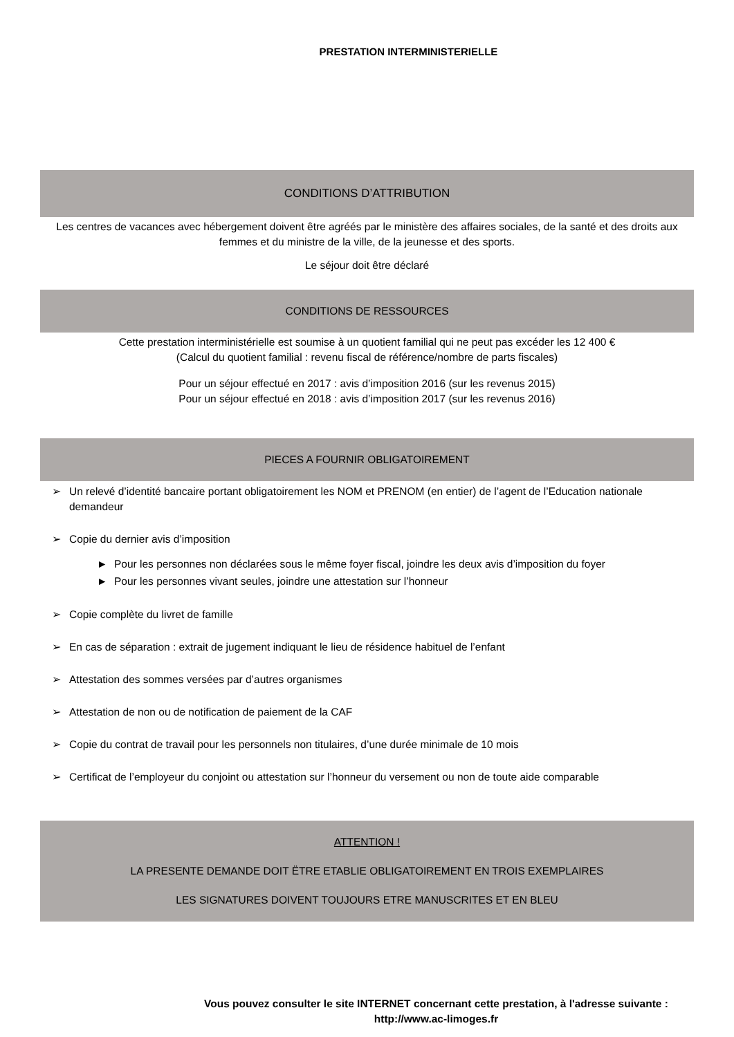PRESTATION INTERMINISTERIELLE
CONDITIONS D’ATTRIBUTION
Les centres de vacances avec hébergement doivent être agréés par le ministère des affaires sociales, de la santé et des droits aux femmes et du ministre de la ville, de la jeunesse et des sports.
Le séjour doit être déclaré
CONDITIONS DE RESSOURCES
Cette prestation interministérielle est soumise à un quotient familial qui ne peut pas excéder les 12 400 €
(Calcul du quotient familial : revenu fiscal de référence/nombre de parts fiscales)
Pour un séjour effectué en 2017 : avis d’imposition 2016 (sur les revenus 2015)
Pour un séjour effectué en 2018 : avis d’imposition 2017 (sur les revenus 2016)
PIECES A FOURNIR OBLIGATOIREMENT
➢ Un relevé d’identité bancaire portant obligatoirement les NOM et PRENOM (en entier) de l’agent de l’Education nationale demandeur
➢ Copie du dernier avis d’imposition
► Pour les personnes non déclarées sous le même foyer fiscal, joindre les deux avis d’imposition du foyer
► Pour les personnes vivant seules, joindre une attestation sur l’honneur
➢ Copie complète du livret de famille
➢ En cas de séparation : extrait de jugement indiquant le lieu de résidence habituel de l’enfant
➢ Attestation des sommes versées par d’autres organismes
➢ Attestation de non ou de notification de paiement de la CAF
➢ Copie du contrat de travail pour les personnels non titulaires, d’une durée minimale de 10 mois
➢ Certificat de l’employeur du conjoint ou attestation sur l’honneur du versement ou non de toute aide comparable
ATTENTION !
LA PRESENTE DEMANDE DOIT ËTRE ETABLIE OBLIGATOIREMENT EN TROIS EXEMPLAIRES
LES SIGNATURES DOIVENT TOUJOURS ETRE MANUSCRITES ET EN BLEU
Vous pouvez consulter le site INTERNET concernant cette prestation, à l'adresse suivante :
http://www.ac-limoges.fr